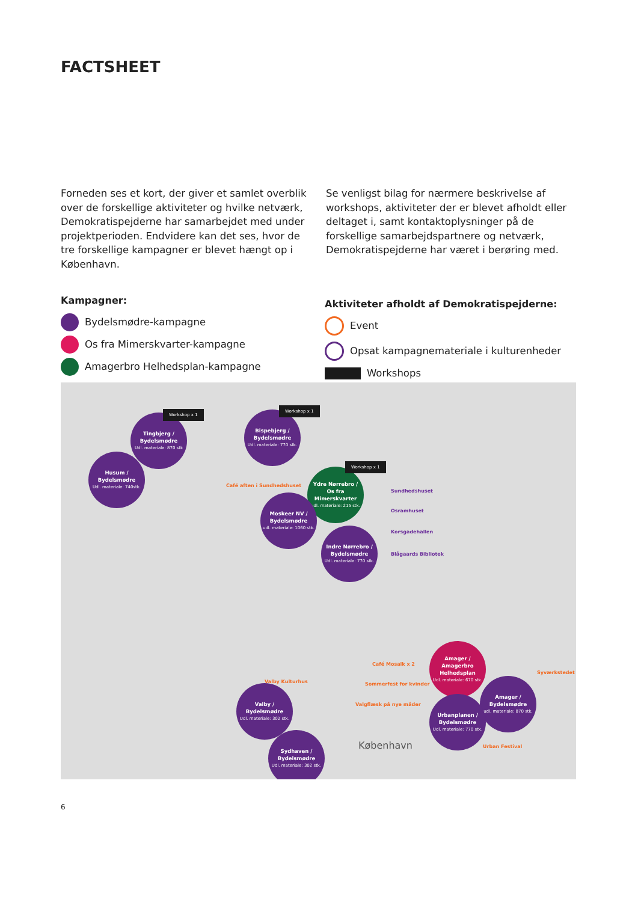FACTSHEET
Forneden ses et kort, der giver et samlet overblik over de forskellige aktiviteter og hvilke netværk, Demokratispejderne har samarbejdet med under projektperioden. Endvidere kan det ses, hvor de tre forskellige kampagner er blevet hængt op i København.
Se venligst bilag for nærmere beskrivelse af workshops, aktiviteter der er blevet afholdt eller deltaget i, samt kontaktoplysninger på de forskellige samarbejdspartnere og netværk, Demokratispejderne har været i berøring med.
Kampagner:
Bydelsmødre-kampagne
Os fra Mimerskvarter-kampagne
Amagerbro Helhedsplan-kampagne
Aktiviteter afholdt af Demokratispejderne:
Event
Opsat kampagnemateriale i kulturenheder
Workshops
Tingbjerg /
Bydelsmødre
Udl. materiale: 870 stk
Workshop x 1
Bispebjerg /
Bydelsmødre
Udl. materiale: 770 stk.
Workshop x 1
Husum /
Bydelsmødre
Udl. materiale: 740stk.
Ydre Nørrebro /
Os fra Mimerskvarter
udl. materiale: 215 stk.
Workshop x 1
Moskeer NV /
Bydelsmødre
udl. materiale: 1060 stk.
Indre Nørrebro /
Bydelsmødre
Udl. materiale: 770 stk.
Café aften i Sundhedshuset
Sundhedshuset
Osramhuset
Korsgadehallen
Blågaards Bibliotek
København
Amager /
Amagerbro Helhedsplan
Udl. materiale: 670 stk.
Amager /
Bydelsmødre
udl. materiale: 870 stk.
Urbanplanen /
Bydelsmødre
Udl. materiale: 770 stk.
Valby /
Bydelsmødre
Udl. materiale: 302 stk.
Sydhaven /
Bydelsmødre
Udl. materiale: 302 stk.
Café Mosaik x 2
Sommerfest for kvinder
Valgflæsk på nye måder
Valby Kulturhus
Syværkstedet
Urban Festival
6